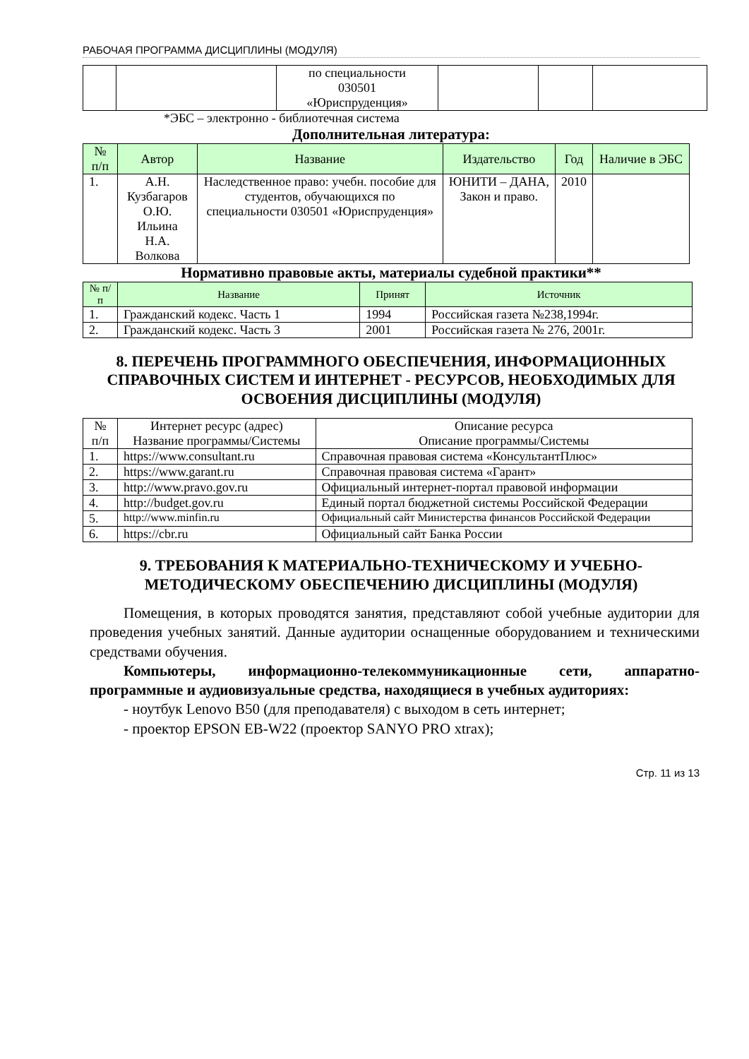РАБОЧАЯ ПРОГРАММА ДИСЦИПЛИНЫ (МОДУЛЯ)
| | | по специальности 030501 «Юриспруденция» | | | |
*ЭБС – электронно - библиотечная система
Дополнительная литература:
| № п/п | Автор | Название | Издательство | Год | Наличие в ЭБС |
| --- | --- | --- | --- | --- | --- |
| 1. | А.Н. Кузбагаров О.Ю. Ильина Н.А. Волкова | Наследственное право: учебн. пособие для студентов, обучающихся по специальности 030501 «Юриспруденция» | ЮНИТИ – ДАНА, Закон и право. | 2010 | |
Нормативно правовые акты, материалы судебной практики**
| № п/п | Название | Принят | Источник |
| --- | --- | --- | --- |
| 1. | Гражданский кодекс. Часть 1 | 1994 | Российская газета №238,1994г. |
| 2. | Гражданский кодекс. Часть 3 | 2001 | Российская газета № 276, 2001г. |
8. ПЕРЕЧЕНЬ ПРОГРАММНОГО ОБЕСПЕЧЕНИЯ, ИНФОРМАЦИОННЫХ СПРАВОЧНЫХ СИСТЕМ И ИНТЕРНЕТ - РЕСУРСОВ, НЕОБХОДИМЫХ ДЛЯ ОСВОЕНИЯ ДИСЦИПЛИНЫ (МОДУЛЯ)
| № п/п | Интернет ресурс (адрес) Название программы/Системы | Описание ресурса Описание программы/Системы |
| 1. | https://www.consultant.ru | Справочная правовая система «КонсультантПлюс» |
| 2. | https://www.garant.ru | Справочная правовая система «Гарант» |
| 3. | http://www.pravo.gov.ru | Официальный интернет-портал правовой информации |
| 4. | http://budget.gov.ru | Единый портал бюджетной системы Российской Федерации |
| 5. | http://www.minfin.ru | Официальный сайт Министерства финансов Российской Федерации |
| 6. | https://cbr.ru | Официальный сайт Банка России |
9. ТРЕБОВАНИЯ К МАТЕРИАЛЬНО-ТЕХНИЧЕСКОМУ И УЧЕБНО-МЕТОДИЧЕСКОМУ ОБЕСПЕЧЕНИЮ ДИСЦИПЛИНЫ (МОДУЛЯ)
Помещения, в которых проводятся занятия, представляют собой учебные аудитории для проведения учебных занятий. Данные аудитории оснащенные оборудованием и техническими средствами обучения.
Компьютеры, информационно-телекоммуникационные сети, аппаратно-программные и аудиовизуальные средства, находящиеся в учебных аудиториях:
- ноутбук Lenovo B50 (для преподавателя) с выходом в сеть интернет;
- проектор EPSON EB-W22 (проектор SANYO PRO xtrax);
Стр. 11 из 13